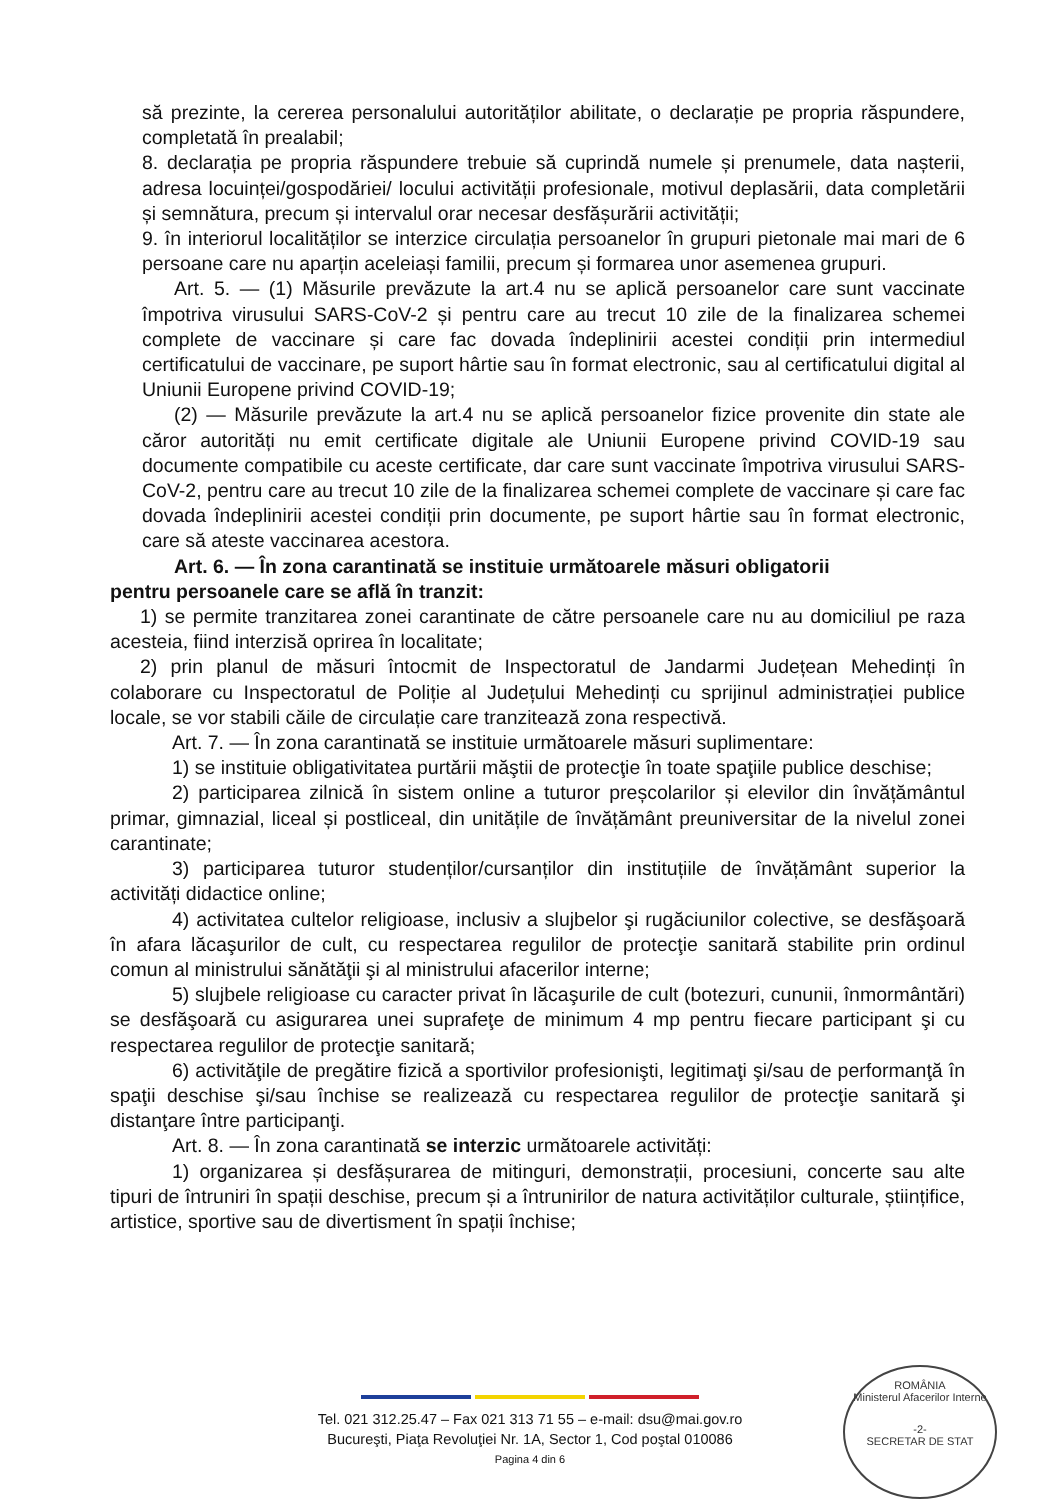să prezinte, la cererea personalului autorităților abilitate, o declarație pe propria răspundere, completată în prealabil;
8. declarația pe propria răspundere trebuie să cuprindă numele și prenumele, data nașterii, adresa locuinței/gospodăriei/ locului activității profesionale, motivul deplasării, data completării și semnătura, precum și intervalul orar necesar desfășurării activității;
9. în interiorul localităților se interzice circulația persoanelor în grupuri pietonale mai mari de 6 persoane care nu aparțin aceleiași familii, precum și formarea unor asemenea grupuri.
Art. 5. — (1) Măsurile prevăzute la art.4 nu se aplică persoanelor care sunt vaccinate împotriva virusului SARS-CoV-2 și pentru care au trecut 10 zile de la finalizarea schemei complete de vaccinare și care fac dovada îndeplinirii acestei condiții prin intermediul certificatului de vaccinare, pe suport hârtie sau în format electronic, sau al certificatului digital al Uniunii Europene privind COVID-19;
(2) — Măsurile prevăzute la art.4 nu se aplică persoanelor fizice provenite din state ale căror autorități nu emit certificate digitale ale Uniunii Europene privind COVID-19 sau documente compatibile cu aceste certificate, dar care sunt vaccinate împotriva virusului SARS-CoV-2, pentru care au trecut 10 zile de la finalizarea schemei complete de vaccinare și care fac dovada îndeplinirii acestei condiții prin documente, pe suport hârtie sau în format electronic, care să ateste vaccinarea acestora.
Art. 6. — În zona carantinată se instituie următoarele măsuri obligatorii
pentru persoanele care se află în tranzit:
1) se permite tranzitarea zonei carantinate de către persoanele care nu au domiciliul pe raza acesteia, fiind interzisă oprirea în localitate;
2) prin planul de măsuri întocmit de Inspectoratul de Jandarmi Județean Mehedinți în colaborare cu Inspectoratul de Poliție al Județului Mehedinți cu sprijinul administrației publice locale, se vor stabili căile de circulație care tranzitează zona respectivă.
Art. 7. — În zona carantinată se instituie următoarele măsuri suplimentare:
1) se instituie obligativitatea purtării măştii de protecţie în toate spaţiile publice deschise;
2) participarea zilnică în sistem online a tuturor preșcolarilor și elevilor din învățământul primar, gimnazial, liceal și postliceal, din unitățile de învățământ preuniversitar de la nivelul zonei carantinate;
3) participarea tuturor studenților/cursanților din instituțiile de învățământ superior la activități didactice online;
4) activitatea cultelor religioase, inclusiv a slujbelor şi rugăciunilor colective, se desfăşoară în afara lăcaşurilor de cult, cu respectarea regulilor de protecţie sanitară stabilite prin ordinul comun al ministrului sănătăţii şi al ministrului afacerilor interne;
5) slujbele religioase cu caracter privat în lăcaşurile de cult (botezuri, cununii, înmormântări) se desfăşoară cu asigurarea unei suprafeţe de minimum 4 mp pentru fiecare participant şi cu respectarea regulilor de protecţie sanitară;
6) activităţile de pregătire fizică a sportivilor profesionişti, legitimaţi şi/sau de performanţă în spaţii deschise şi/sau închise se realizează cu respectarea regulilor de protecţie sanitară şi distanţare între participanţi.
Art. 8. — În zona carantinată se interzic următoarele activități:
1) organizarea și desfășurarea de mitinguri, demonstrații, procesiuni, concerte sau alte tipuri de întruniri în spații deschise, precum și a întrunirilor de natura activităților culturale, științifice, artistice, sportive sau de divertisment în spații închise;
Tel. 021 312.25.47 – Fax 021 313 71 55 – e-mail: dsu@mai.gov.ro
Bucureşti, Piaţa Revoluţiei Nr. 1A, Sector 1, Cod poştal 010086
Pagina 4 din 6
ROMÂNIA
Ministerul Afacerilor Interne
-2-
SECRETAR DE STAT